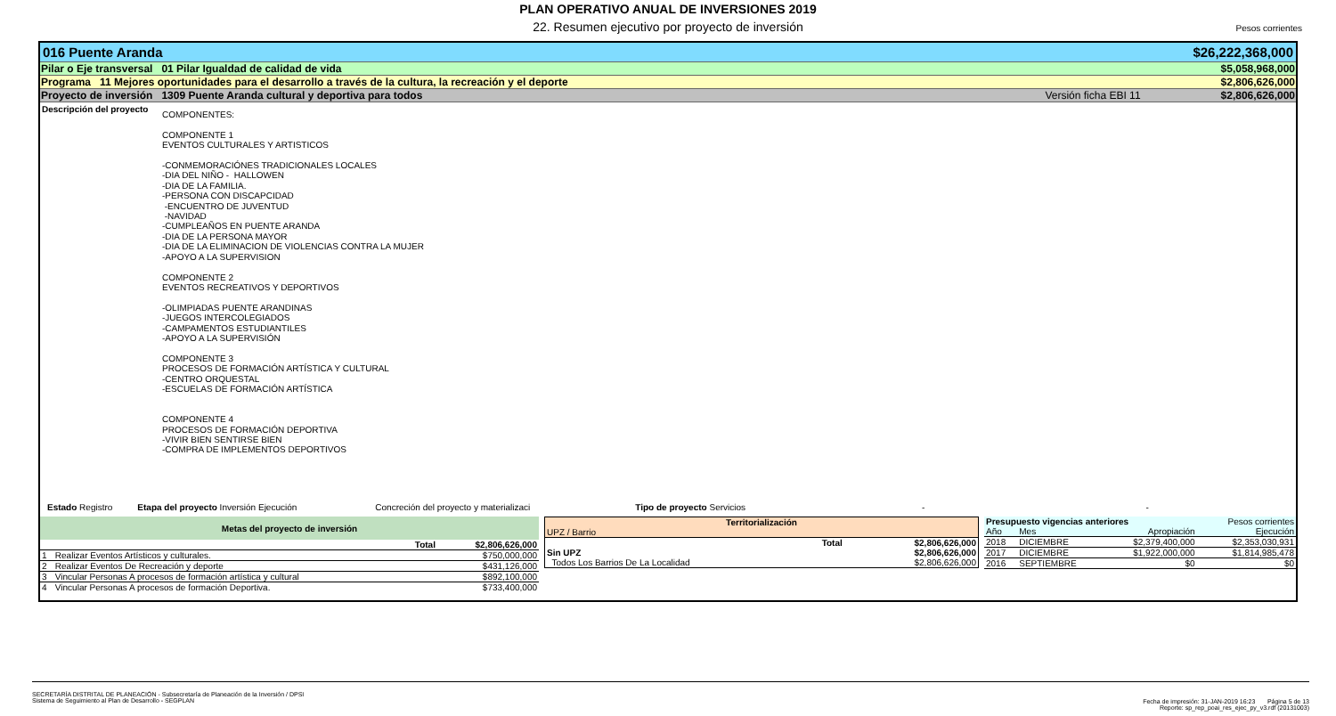PLAN OPERATIVO ANUAL DE INVERSIONES 2019
22. Resumen ejecutivo por proyecto de inversión Pesos corrientes
016 Puente Aranda $26,222,368,000
Pilar o Eje transversal 01 Pilar Igualdad de calidad de vida $5,058,968,000
Programa 11 Mejores oportunidades para el desarrollo a través de la cultura, la recreación y el deporte $2,806,626,000
Proyecto de inversión 1309 Puente Aranda cultural y deportiva para todos Versión ficha EBI 11 $2,806,626,000
Descripción del proyecto
COMPONENTES:

COMPONENTE 1
EVENTOS CULTURALES Y ARTISTICOS

-CONMEMORACIÓNES TRADICIONALES LOCALES
-DIA DEL NIÑO -  HALLOWEN
-DIA DE LA FAMILIA.
-PERSONA CON DISCAPCIDAD
 -ENCUENTRO DE JUVENTUD
 -NAVIDAD
-CUMPLEAÑOS EN PUENTE ARANDA
-DIA DE LA PERSONA MAYOR
-DIA DE LA ELIMINACION DE VIOLENCIAS CONTRA LA MUJER
-APOYO A LA SUPERVISION

COMPONENTE 2
EVENTOS RECREATIVOS Y DEPORTIVOS

-OLIMPIADAS PUENTE ARANDINAS
-JUEGOS INTERCOLEGIADOS
-CAMPAMENTOS ESTUDIANTILES
-APOYO A LA SUPERVISIÓN

COMPONENTE 3
PROCESOS DE FORMACIÓN ARTÍSTICA Y CULTURAL
-CENTRO ORQUESTAL
-ESCUELAS DE FORMACIÓN ARTÍSTICA


COMPONENTE 4
PROCESOS DE FORMACIÓN DEPORTIVA
-VIVIR BIEN SENTIRSE BIEN
-COMPRA DE IMPLEMENTOS DEPORTIVOS
Estado Registro Etapa del proyecto Inversión Ejecución Concreción del proyecto y materializaci Tipo de proyecto Servicios - -
| Metas del proyecto de inversión | | |
| --- | --- | --- |
| | Total | $2,806,626,000 |
| 1 | Realizar Eventos Artísticos y culturales. | $750,000,000 |
| 2 | Realizar Eventos De Recreación y deporte | $431,126,000 |
| 3 | Vincular Personas A procesos de formación artística y cultural | $892,100,000 |
| 4 | Vincular Personas A procesos de formación Deportiva. | $733,400,000 |
| Territorialización | | |
| --- | --- | --- |
| UPZ / Barrio | | |
| | Total | $2,806,626,000 |
| Sin UPZ | | $2,806,626,000 |
| Todos Los Barrios De La Localidad | | $2,806,626,000 |
| Presupuesto vigencias anteriores | | | Pesos corrientes |
| Año | Mes | Apropiación | Ejecución |
| 2018 | DICIEMBRE | $2,379,400,000 | $2,353,030,931 |
| 2017 | DICIEMBRE | $1,922,000,000 | $1,814,985,478 |
| 2016 | SEPTIEMBRE | $0 | $0 |
SECRETARÍA DISTRITAL DE PLANEACIÓN - Subsecretaría de Planeación de la Inversión / DPSI
Sistema de Seguimiento al Plan de Desarrollo - SEGPLAN
Fecha de impresión: 31-JAN-2019 16:23 Página 5 de 13
Reporte: sp_rep_poai_res_ejec_py_v3.rdf (20131003)